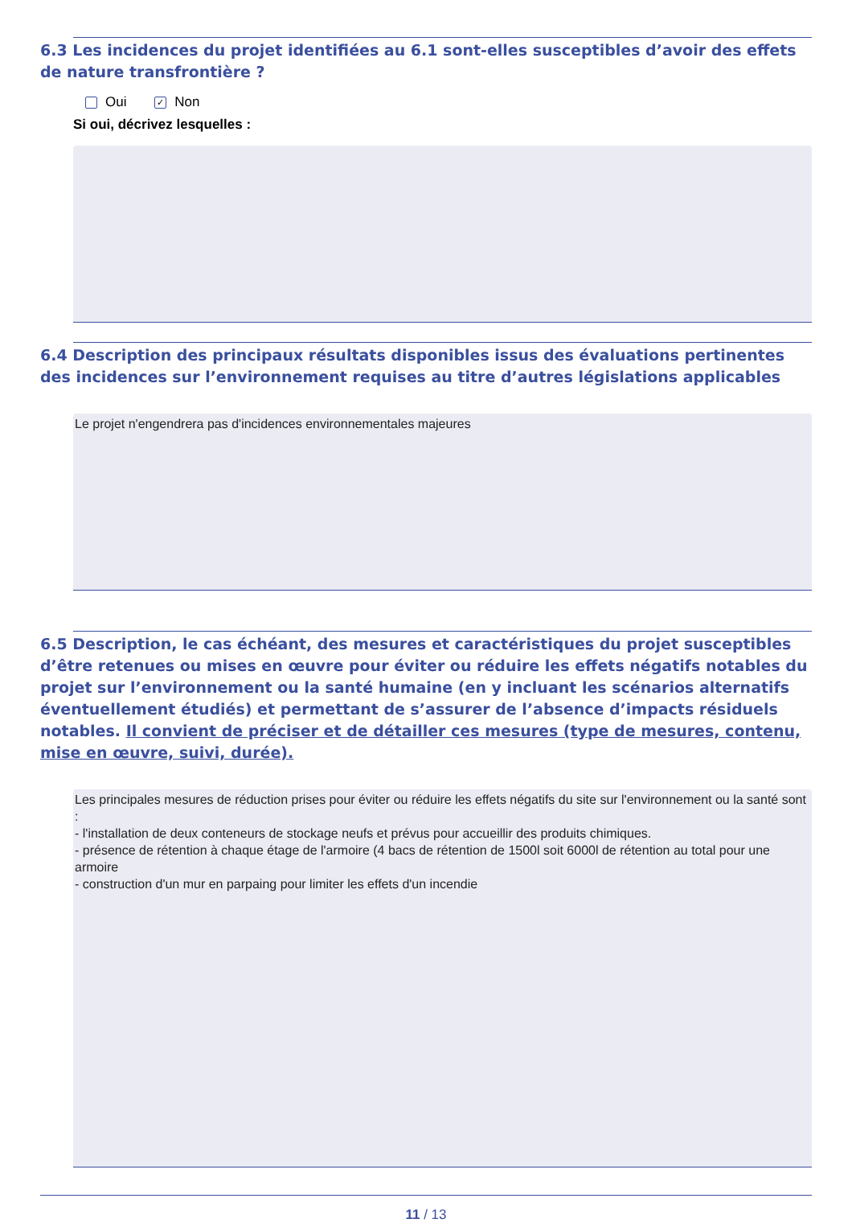6.3 Les incidences du projet identifiées au 6.1 sont-elles susceptibles d’avoir des effets de nature transfrontière ?
Oui ✓ Non
Si oui, décrivez lesquelles :
6.4 Description des principaux résultats disponibles issus des évaluations pertinentes des incidences sur l’environnement requises au titre d’autres législations applicables
Le projet n'engendrera pas d'incidences environnementales majeures
6.5 Description, le cas échéant, des mesures et caractéristiques du projet susceptibles d’être retenues ou mises en œuvre pour éviter ou réduire les effets négatifs notables du projet sur l’environnement ou la santé humaine (en y incluant les scénarios alternatifs éventuellement étudiés) et permettant de s’assurer de l’absence d’impacts résiduels notables. Il convient de préciser et de détailler ces mesures (type de mesures, contenu, mise en œuvre, suivi, durée).
Les principales mesures de réduction prises pour éviter ou réduire les effets négatifs du site sur l'environnement ou la santé sont :
- l'installation de deux conteneurs de stockage neufs et prévus pour accueillir des produits chimiques.
- présence de rétention à chaque étage de l'armoire (4 bacs de rétention de 1500l soit 6000l de rétention au total pour une armoire
- construction d'un mur en parpaing pour limiter les effets d'un incendie
11 / 13